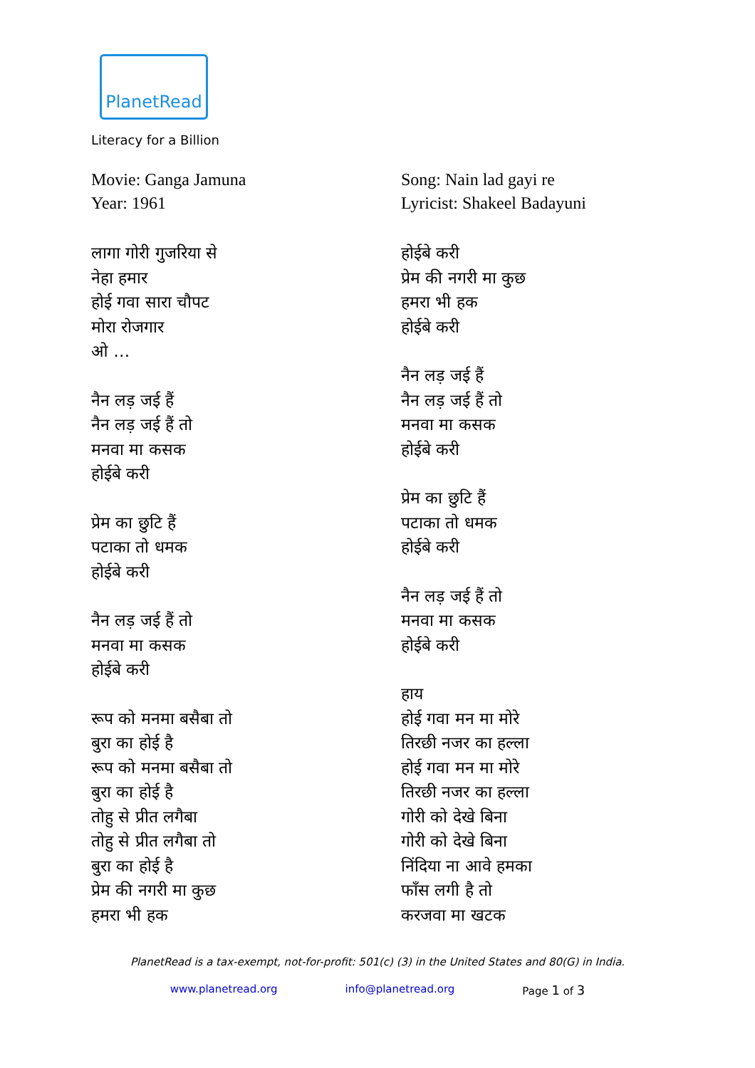PlanetRead
Literacy for a Billion
Movie: Ganga Jamuna
Year: 1961
लागा गोरी गुजरिया से
नेहा हमार
होई गवा सारा चौपट
मोरा रोजगार
ओ …
नैन लड़ जई हैं
नैन लड़ जई हैं तो
मनवा मा कसक
होईबे करी
प्रेम का छुटि हैं
पटाका तो धमक
होईबे करी
नैन लड़ जई हैं तो
मनवा मा कसक
होईबे करी
रूप को मनमा बसैबा तो
बुरा का होई है
रूप को मनमा बसैबा तो
बुरा का होई है
तोहु से प्रीत लगैबा
तोहु से प्रीत लगैबा तो
बुरा का होई है
प्रेम की नगरी मा कुछ
हमरा भी हक
Song: Nain lad gayi re
Lyricist: Shakeel Badayuni
होईबे करी
प्रेम की नगरी मा कुछ
हमरा भी हक
होईबे करी
नैन लड़ जई हैं
नैन लड़ जई हैं तो
मनवा मा कसक
होईबे करी
प्रेम का छुटि हैं
पटाका तो धमक
होईबे करी
नैन लड़ जई हैं तो
मनवा मा कसक
होईबे करी
हाय
होई गवा मन मा मोरे
तिरछी नजर का हल्ला
होई गवा मन मा मोरे
तिरछी नजर का हल्ला
गोरी को देखे बिना
गोरी को देखे बिना
निंदिया ना आवे हमका
फाँस लगी है तो
करजवा मा खटक
PlanetRead is a tax-exempt, not-for-profit: 501(c) (3) in the United States and 80(G) in India.
www.planetread.org info@planetread.org Page 1 of 3